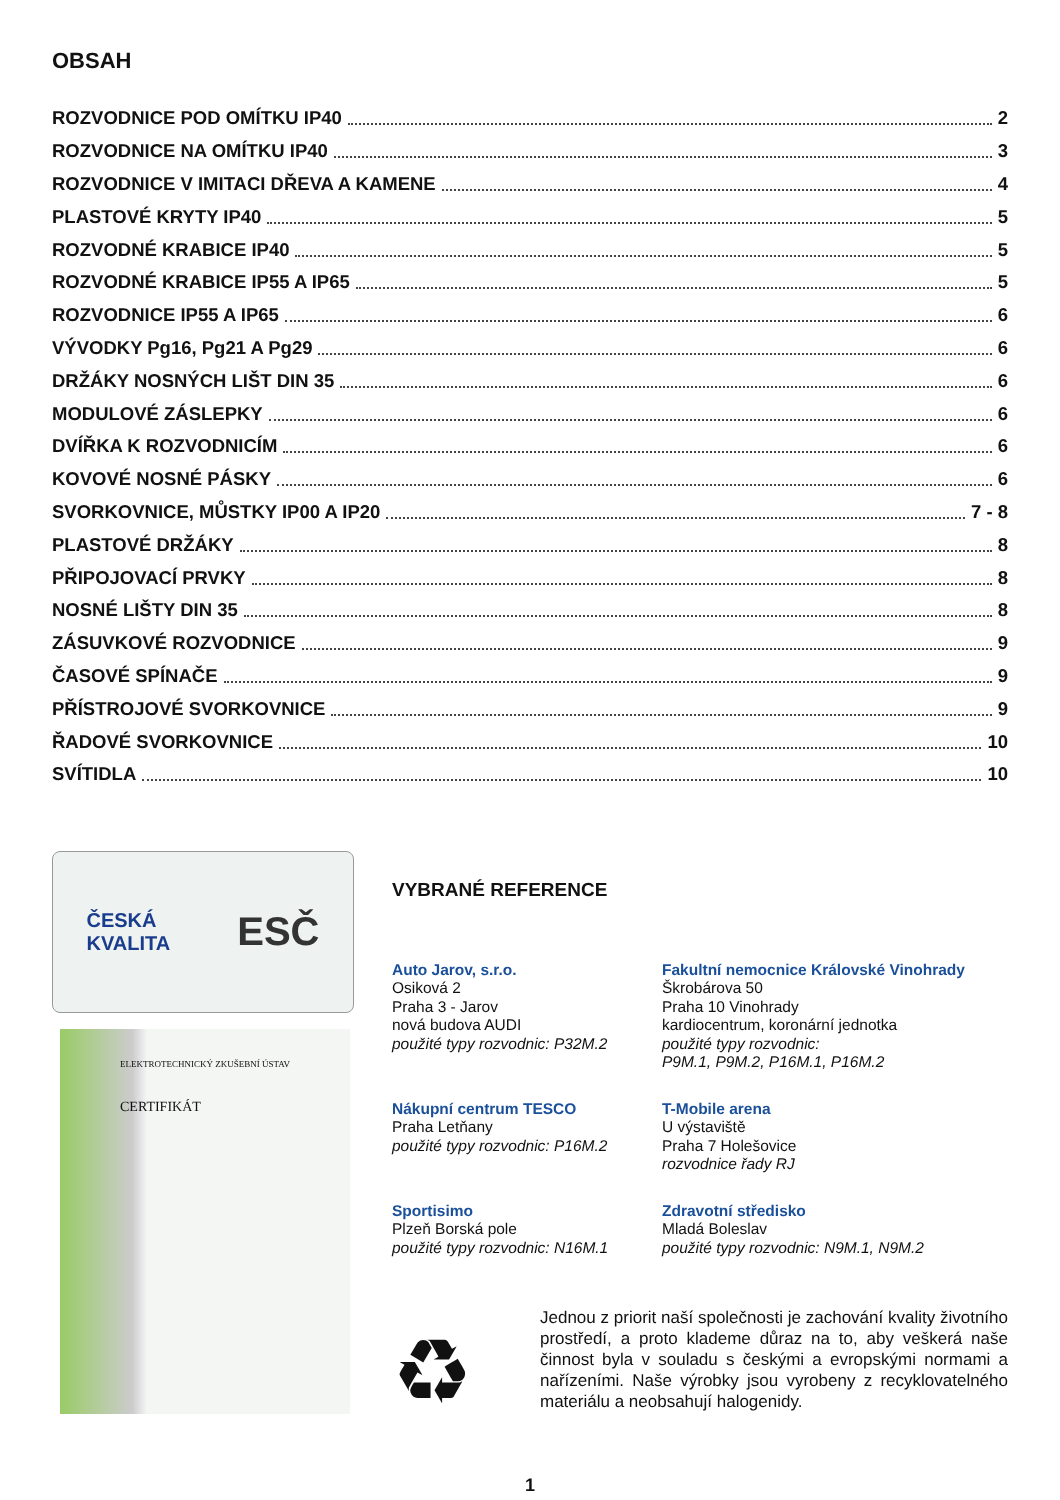OBSAH
ROZVODNICE POD OMÍTKU IP40 2
ROZVODNICE NA OMÍTKU IP40 3
ROZVODNICE V IMITACI DŘEVA A KAMENE 4
PLASTOVÉ KRYTY IP40 5
ROZVODNÉ KRABICE IP40 5
ROZVODNÉ KRABICE IP55 A IP65 5
ROZVODNICE IP55 A IP65 6
VÝVODKY Pg16, Pg21 A Pg29 6
DRŽÁKY NOSNÝCH LIŠT DIN 35 6
MODULOVÉ ZÁSLEPKY 6
DVÍŘKA K ROZVODNICÍM 6
KOVOVÉ NOSNÉ PÁSKY 6
SVORKOVNICE, MŮSTKY IP00 A IP20 7 - 8
PLASTOVÉ DRŽÁKY 8
PŘIPOJOVACÍ PRVKY 8
NOSNÉ LIŠTY DIN 35 8
ZÁSUVKOVÉ ROZVODNICE 9
ČASOVÉ SPÍNAČE 9
PŘÍSTROJOVÉ SVORKOVNICE 9
ŘADOVÉ SVORKOVNICE 10
SVÍTIDLA 10
ČESKÁ
KVALITA ESČ
ELEKTROTECHNICKÝ ZKUŠEBNÍ ÚSTAV
CERTIFIKÁT
VYBRANÉ REFERENCE
Auto Jarov, s.r.o.
Osiková 2
Praha 3 - Jarov
nová budova AUDI
použité typy rozvodnic: P32M.2
Fakultní nemocnice Královské Vinohrady
Škrobárova 50
Praha 10 Vinohrady
kardiocentrum, koronární jednotka
použité typy rozvodnic:
P9M.1, P9M.2, P16M.1, P16M.2
Nákupní centrum TESCO
Praha Letňany
použité typy rozvodnic: P16M.2
T-Mobile arena
U výstaviště
Praha 7 Holešovice
rozvodnice řady RJ
Sportisimo
Plzeň Borská pole
použité typy rozvodnic: N16M.1
Zdravotní středisko
Mladá Boleslav
použité typy rozvodnic: N9M.1, N9M.2
♻
Jednou z priorit naší společnosti je zachování kvality životního prostředí, a proto klademe důraz na to, aby veškerá naše činnost byla v souladu s českými a evropskými normami a nařízeními. Naše výrobky jsou vyrobeny z recyklovatelného materiálu a neobsahují halogenidy.
1